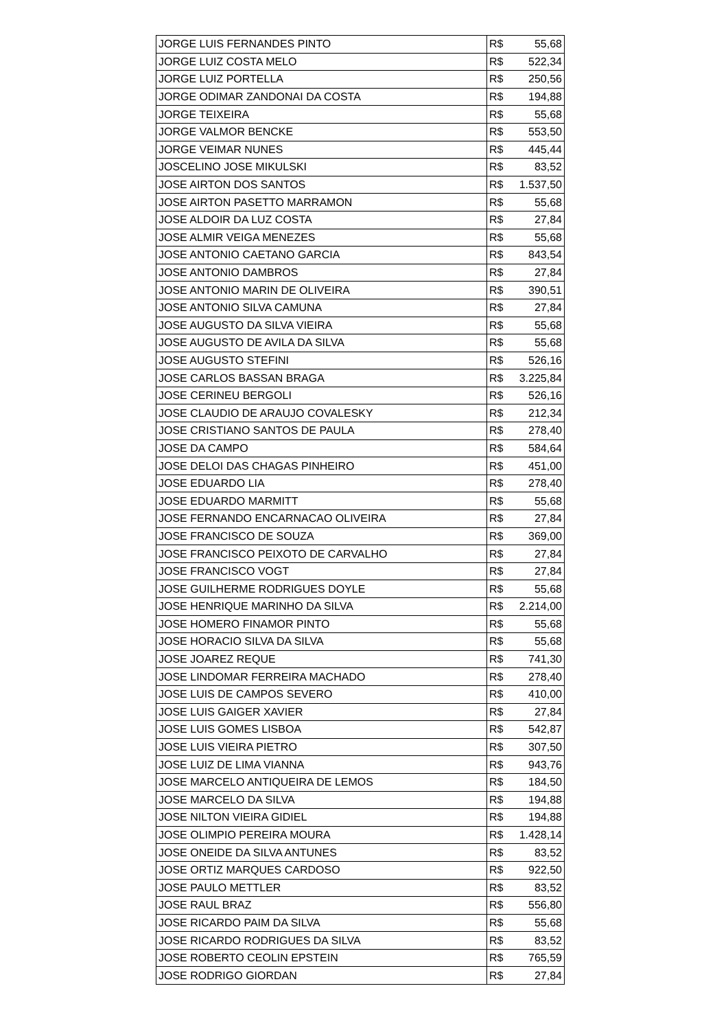| JORGE LUIS FERNANDES PINTO | R$ 55,68 |
| JORGE LUIZ COSTA MELO | R$ 522,34 |
| JORGE LUIZ PORTELLA | R$ 250,56 |
| JORGE ODIMAR ZANDONAI DA COSTA | R$ 194,88 |
| JORGE TEIXEIRA | R$ 55,68 |
| JORGE VALMOR BENCKE | R$ 553,50 |
| JORGE VEIMAR NUNES | R$ 445,44 |
| JOSCELINO JOSE MIKULSKI | R$ 83,52 |
| JOSE AIRTON DOS SANTOS | R$ 1.537,50 |
| JOSE AIRTON PASETTO MARRAMON | R$ 55,68 |
| JOSE ALDOIR DA LUZ COSTA | R$ 27,84 |
| JOSE ALMIR VEIGA MENEZES | R$ 55,68 |
| JOSE ANTONIO CAETANO GARCIA | R$ 843,54 |
| JOSE ANTONIO DAMBROS | R$ 27,84 |
| JOSE ANTONIO MARIN DE OLIVEIRA | R$ 390,51 |
| JOSE ANTONIO SILVA CAMUNA | R$ 27,84 |
| JOSE AUGUSTO DA SILVA VIEIRA | R$ 55,68 |
| JOSE AUGUSTO DE AVILA DA SILVA | R$ 55,68 |
| JOSE AUGUSTO STEFINI | R$ 526,16 |
| JOSE CARLOS BASSAN BRAGA | R$ 3.225,84 |
| JOSE CERINEU BERGOLI | R$ 526,16 |
| JOSE CLAUDIO DE ARAUJO COVALESKY | R$ 212,34 |
| JOSE CRISTIANO SANTOS DE PAULA | R$ 278,40 |
| JOSE DA CAMPO | R$ 584,64 |
| JOSE DELOI DAS CHAGAS PINHEIRO | R$ 451,00 |
| JOSE EDUARDO LIA | R$ 278,40 |
| JOSE EDUARDO MARMITT | R$ 55,68 |
| JOSE FERNANDO ENCARNACAO OLIVEIRA | R$ 27,84 |
| JOSE FRANCISCO DE SOUZA | R$ 369,00 |
| JOSE FRANCISCO PEIXOTO DE CARVALHO | R$ 27,84 |
| JOSE FRANCISCO VOGT | R$ 27,84 |
| JOSE GUILHERME RODRIGUES DOYLE | R$ 55,68 |
| JOSE HENRIQUE MARINHO DA SILVA | R$ 2.214,00 |
| JOSE HOMERO FINAMOR PINTO | R$ 55,68 |
| JOSE HORACIO SILVA DA SILVA | R$ 55,68 |
| JOSE JOAREZ REQUE | R$ 741,30 |
| JOSE LINDOMAR FERREIRA MACHADO | R$ 278,40 |
| JOSE LUIS DE CAMPOS SEVERO | R$ 410,00 |
| JOSE LUIS GAIGER XAVIER | R$ 27,84 |
| JOSE LUIS GOMES LISBOA | R$ 542,87 |
| JOSE LUIS VIEIRA PIETRO | R$ 307,50 |
| JOSE LUIZ DE LIMA VIANNA | R$ 943,76 |
| JOSE MARCELO ANTIQUEIRA DE LEMOS | R$ 184,50 |
| JOSE MARCELO DA SILVA | R$ 194,88 |
| JOSE NILTON VIEIRA GIDIEL | R$ 194,88 |
| JOSE OLIMPIO PEREIRA MOURA | R$ 1.428,14 |
| JOSE ONEIDE DA SILVA ANTUNES | R$ 83,52 |
| JOSE ORTIZ MARQUES CARDOSO | R$ 922,50 |
| JOSE PAULO METTLER | R$ 83,52 |
| JOSE RAUL BRAZ | R$ 556,80 |
| JOSE RICARDO PAIM DA SILVA | R$ 55,68 |
| JOSE RICARDO RODRIGUES DA SILVA | R$ 83,52 |
| JOSE ROBERTO CEOLIN EPSTEIN | R$ 765,59 |
| JOSE RODRIGO GIORDAN | R$ 27,84 |